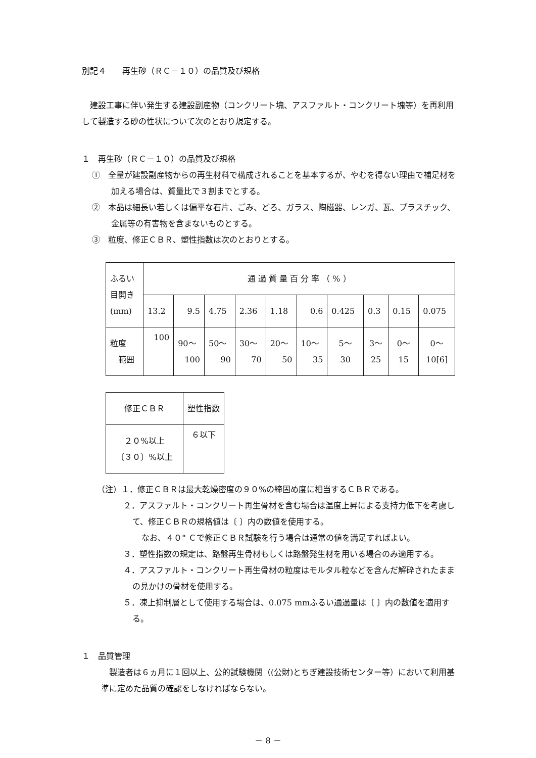別記４　　再生砂（ＲＣ－１０）の品質及び規格
　建設工事に伴い発生する建設副産物（コンクリート塊、アスファルト・コンクリート塊等）を再利用して製造する砂の性状について次のとおり規定する。
１　再生砂（ＲＣ－１０）の品質及び規格
①　全量が建設副産物からの再生材料で構成されることを基本するが、やむを得ない理由で補足材を加える場合は、質量比で３割までとする。
②　本品は細長い若しくは偏平な石片、ごみ、どろ、ガラス、陶磁器、レンガ、瓦、プラスチック、金属等の有害物を含まないものとする。
③　粒度、修正ＣＢＲ、塑性指数は次のとおりとする。
| ふるい 目開き (mm) | 通 過 質 量 百 分 率 （ % ） | | | | | | | | | |
| | 13.2 | 9.5 | 4.75 | 2.36 | 1.18 | 0.6 | 0.425 | 0.3 | 0.15 | 0.075 |
| 粒度 範囲 | 100 | 90～ 100 | 50～ 90 | 30～ 70 | 20～ 50 | 10～ 35 | 5～ 30 | 3～ 25 | 0～ 15 | 0～ 10[6] |
| 修正ＣＢＲ | 塑性指数 |
| ２０%以上 〔３０〕%以上 | ６以下 |
（注）１．修正ＣＢＲは最大乾燥密度の９０%の締固め度に相当するＣＢＲである。
２．アスファルト・コンクリート再生骨材を含む場合は温度上昇による支持力低下を考慮して、修正ＣＢＲの規格値は〔 〕内の数値を使用する。
なお、４０° Ｃで修正ＣＢＲ試験を行う場合は通常の値を満足すればよい。
３．塑性指数の規定は、路盤再生骨材もしくは路盤発生材を用いる場合のみ適用する。
４．アスファルト・コンクリート再生骨材の粒度はモルタル粒などを含んだ解砕されたままの見かけの骨材を使用する。
５．凍上抑制層として使用する場合は、0.075 mmふるい通過量は〔 〕内の数値を適用する。
１　品質管理
　製造者は６ヵ月に１回以上、公的試験機関（(公財)とちぎ建設技術センター等）において利用基準に定めた品質の確認をしなければならない。
－ 8 －